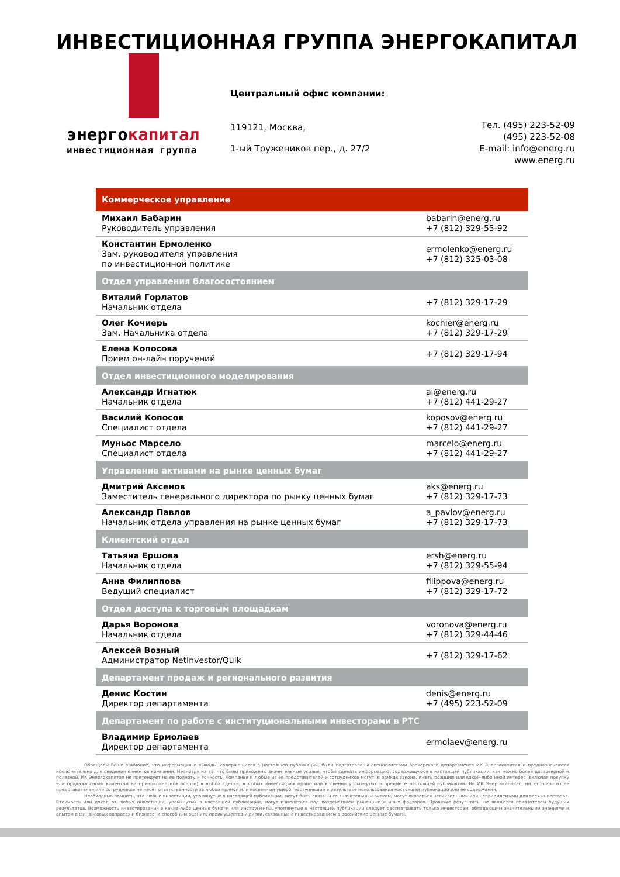ИНВЕСТИЦИОННАЯ ГРУППА ЭНЕРГОКАПИТАЛ
энергокапитал
инвестиционная группа
Центральный офис компании:
119121, Москва,
1-ый Тружеников пер., д. 27/2
Тел. (495) 223-52-09
(495) 223-52-08
E-mail: info@energ.ru
www.energ.ru
| Коммерческое управление | |
| --- | --- |
| Михаил Бабарин Руководитель управления | babarin@energ.ru +7 (812) 329-55-92 |
| Константин Ермоленко Зам. руководителя управления по инвестиционной политике | ermolenko@energ.ru +7 (812) 325-03-08 |
| Отдел управления благосостоянием | |
| Виталий Горлатов Начальник отдела | +7 (812) 329-17-29 |
| Олег Кочиерь Зам. Начальника отдела | kochier@energ.ru +7 (812) 329-17-29 |
| Елена Копосова Прием он-лайн поручений | +7 (812) 329-17-94 |
| Отдел инвестиционного моделирования | |
| Александр Игнатюк Начальник отдела | ai@energ.ru +7 (812) 441-29-27 |
| Василий Копосов Специалист отдела | koposov@energ.ru +7 (812) 441-29-27 |
| Муньос Марсело Специалист отдела | marcelo@energ.ru +7 (812) 441-29-27 |
| Управление активами на рынке ценных бумаг | |
| Дмитрий Аксенов Заместитель генерального директора по рынку ценных бумаг | aks@energ.ru +7 (812) 329-17-73 |
| Александр Павлов Начальник отдела управления на рынке ценных бумаг | a_pavlov@energ.ru +7 (812) 329-17-73 |
| Клиентский отдел | |
| Татьяна Ершова Начальник отдела | ersh@energ.ru +7 (812) 329-55-94 |
| Анна Филиппова Ведущий специалист | filippova@energ.ru +7 (812) 329-17-72 |
| Отдел доступа к торговым площадкам | |
| Дарья Воронова Начальник отдела | voronova@energ.ru +7 (812) 329-44-46 |
| Алексей Возный Администратор NetInvestor/Quik | +7 (812) 329-17-62 |
| Департамент продаж и регионального развития | |
| Денис Костин Директор департамента | denis@energ.ru +7 (495) 223-52-09 |
| Департамент по работе с институциональными инвесторами в РТС | |
| Владимир Ермолаев Директор департамента | ermolaev@energ.ru |
Обращаем Ваше внимание, что информация и выводы, содержащиеся в настоящей публикации, были подготовлены специалистами брокерского департамента ИК Энергокапитал и предназначаются исключительно для сведения клиентов компании. Несмотря на то, что были приложены значительные усилия, чтобы сделать информацию, содержащуюся в настоящей публикации, как можно более достоверной и полезной, ИК Энергокапитал не претендует на ее полноту и точность. Компания и любые из ее представителей и сотрудников могут, в рамках закона, иметь позицию или какой-либо иной интерес (включая покупку или продажу своим клиентам на принципиальной основе) в любой сделке, в любых инвестициях прямо или косвенно упомянутых в предмете настоящей публикации. Ни ИК Энергокапитал, ни кто-либо из ее представителей или сотрудников не несет ответственности за любой прямой или косвенный ущерб, наступивший в результате использования настоящей публикации или ее содержания.
Необходимо помнить, что любые инвестиции, упомянутые в настоящей публикации, могут быть связаны со значительным риском, могут оказаться неликвидными или неприемлемыми для всех инвесторов. Стоимость или доход от любых инвестиций, упомянутых в настоящей публикации, могут изменяться под воздействием рыночных и иных факторов. Прошлые результаты не являются показателем будущих результатов. Возможность инвестирования в какие-либо ценные бумаги или инструменты, упомянутые в настоящей публикации следует рассматривать только инвесторам, обладающим значительными знаниями и опытом в финансовых вопросах и бизнесе, и способным оценить преимущества и риски, связанные с инвестированием в российские ценные бумаги.